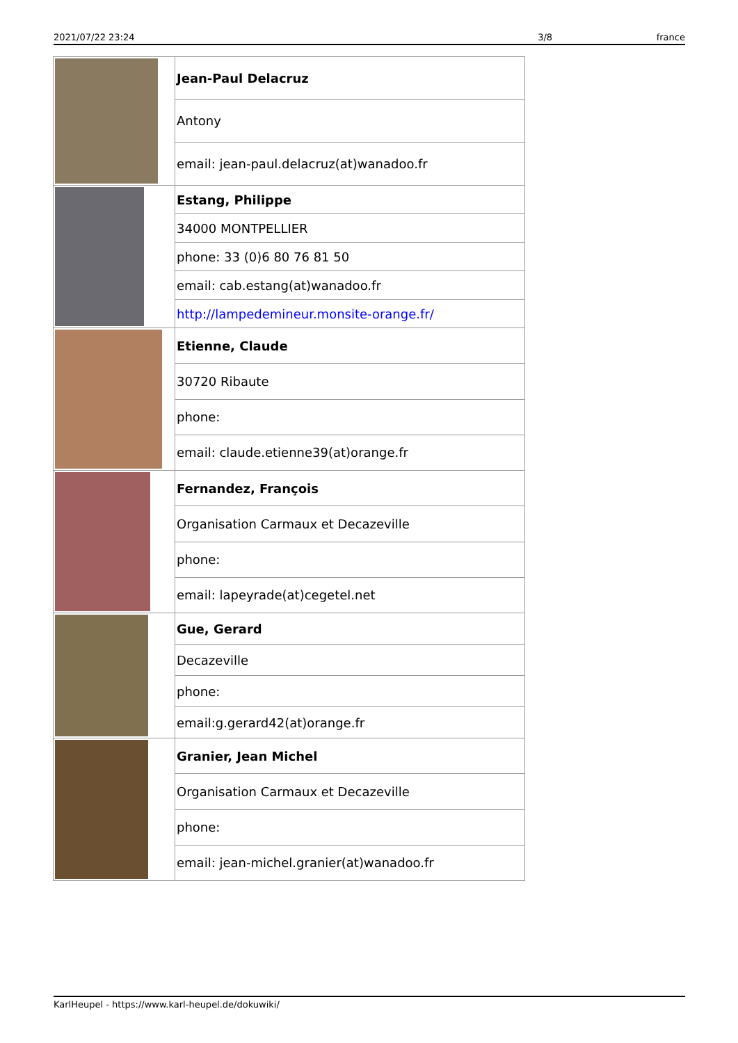2021/07/22 23:24 3/8 france
| | Jean-Paul Delacruz |
| | Antony |
| | email: jean-paul.delacruz(at)wanadoo.fr |
| | Estang, Philippe |
| | 34000 MONTPELLIER |
| | phone: 33 (0)6 80 76 81 50 |
| | email: cab.estang(at)wanadoo.fr |
| | http://lampedemineur.monsite-orange.fr/ |
| | Etienne, Claude |
| | 30720 Ribaute |
| | phone: |
| | email: claude.etienne39(at)orange.fr |
| | Fernandez, François |
| | Organisation Carmaux et Decazeville |
| | phone: |
| | email: lapeyrade(at)cegetel.net |
| | Gue, Gerard |
| | Decazeville |
| | phone: |
| | email:g.gerard42(at)orange.fr |
| | Granier, Jean Michel |
| | Organisation Carmaux et Decazeville |
| | phone: |
| | email: jean-michel.granier(at)wanadoo.fr |
KarlHeupel - https://www.karl-heupel.de/dokuwiki/